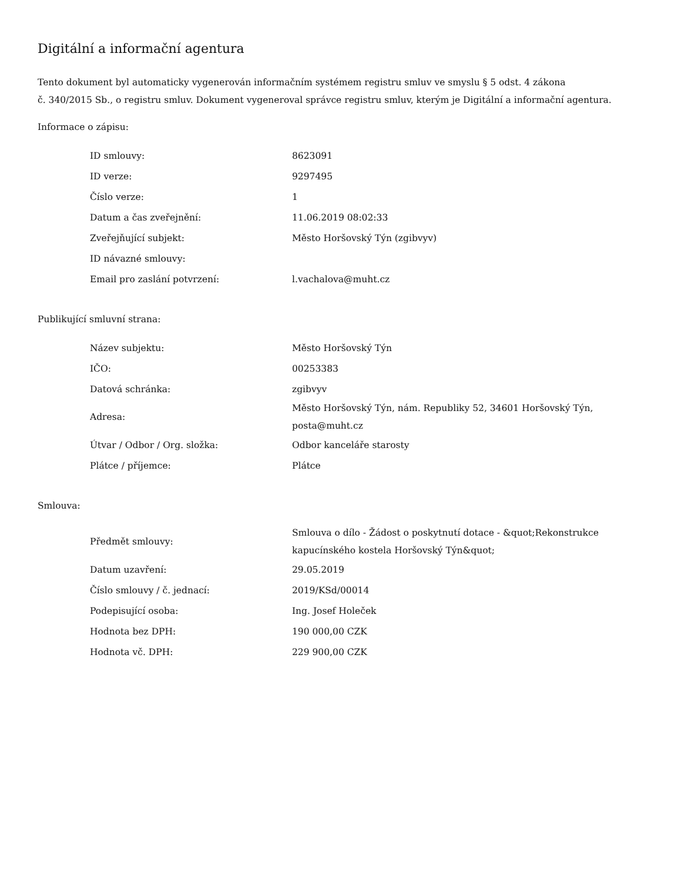Digitální a informační agentura
Tento dokument byl automaticky vygenerován informačním systémem registru smluv ve smyslu § 5 odst. 4 zákona
č. 340/2015 Sb., o registru smluv. Dokument vygeneroval správce registru smluv, kterým je Digitální a informační agentura.
Informace o zápisu:
| ID smlouvy: | 8623091 |
| ID verze: | 9297495 |
| Číslo verze: | 1 |
| Datum a čas zveřejnění: | 11.06.2019 08:02:33 |
| Zveřejňující subjekt: | Město Horšovský Týn (zgibvyv) |
| ID návazné smlouvy: | |
| Email pro zaslání potvrzení: | l.vachalova@muht.cz |
Publikující smluvní strana:
| Název subjektu: | Město Horšovský Týn |
| IČO: | 00253383 |
| Datová schránka: | zgibvyv |
| Adresa: | Město Horšovský Týn, nám. Republiky 52, 34601 Horšovský Týn, posta@muht.cz |
| Útvar / Odbor / Org. složka: | Odbor kanceláře starosty |
| Plátce / příjemce: | Plátce |
Smlouva:
| Předmět smlouvy: | Smlouva o dílo - Žádost o poskytnutí dotace - &quot;Rekonstrukce kapucínského kostela Horšovský Týn&quot; |
| Datum uzavření: | 29.05.2019 |
| Číslo smlouvy / č. jednací: | 2019/KSd/00014 |
| Podepisující osoba: | Ing. Josef Holeček |
| Hodnota bez DPH: | 190 000,00 CZK |
| Hodnota vč. DPH: | 229 900,00 CZK |